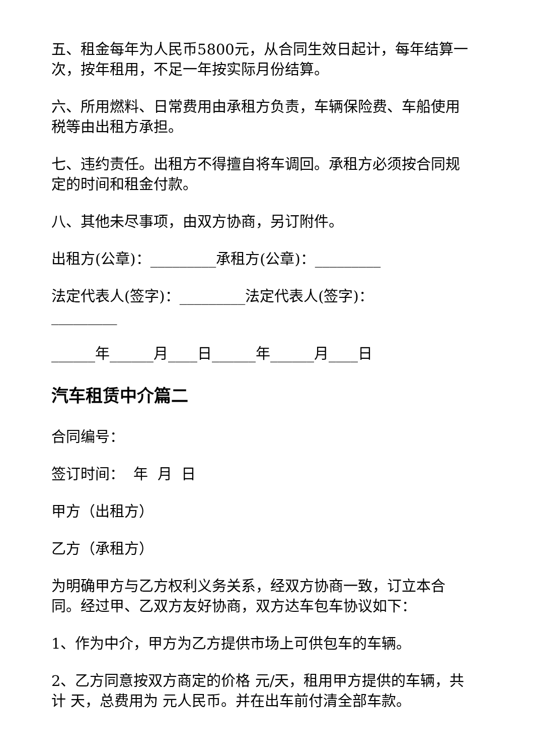五、租金每年为人民币5800元，从合同生效日起计，每年结算一次，按年租用，不足一年按实际月份结算。
六、所用燃料、日常费用由承租方负责，车辆保险费、车船使用税等由出租方承担。
七、违约责任。出租方不得擅自将车调回。承租方必须按合同规定的时间和租金付款。
八、其他未尽事项，由双方协商，另订附件。
出租方(公章)：_________承租方(公章)：_________
法定代表人(签字)：_________法定代表人(签字)：_________
______年______月____日______年______月____日
汽车租赁中介篇二
合同编号：
签订时间： 年 月 日
甲方（出租方）
乙方（承租方）
为明确甲方与乙方权利义务关系，经双方协商一致，订立本合同。经过甲、乙双方友好协商，双方达车包车协议如下：
1、作为中介，甲方为乙方提供市场上可供包车的车辆。
2、乙方同意按双方商定的价格 元/天，租用甲方提供的车辆，共计 天，总费用为 元人民币。并在出车前付清全部车款。